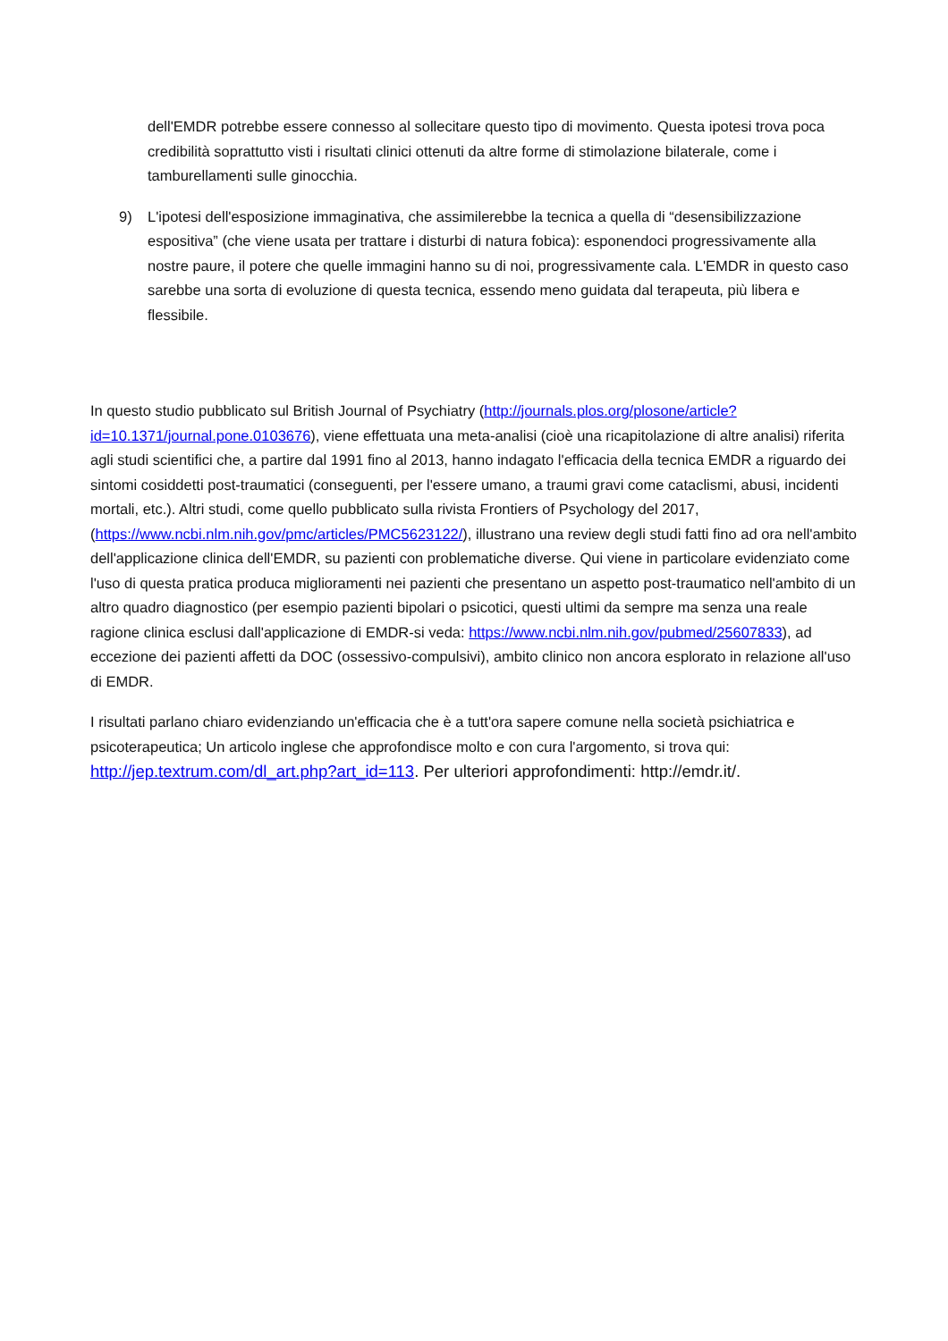dell'EMDR potrebbe essere connesso al sollecitare questo tipo di movimento. Questa ipotesi trova poca credibilità soprattutto visti i risultati clinici ottenuti da altre forme di stimolazione bilaterale, come i tamburellamenti sulle ginocchia.
9) L'ipotesi dell'esposizione immaginativa, che assimilerebbe la tecnica a quella di “desensibilizzazione espositiva” (che viene usata per trattare i disturbi di natura fobica): esponendoci progressivamente alla nostre paure, il potere che quelle immagini hanno su di noi, progressivamente cala. L'EMDR in questo caso sarebbe una sorta di evoluzione di questa tecnica, essendo meno guidata dal terapeuta, più libera e flessibile.
In questo studio pubblicato sul British Journal of Psychiatry (http://journals.plos.org/plosone/article?id=10.1371/journal.pone.0103676), viene effettuata una meta-analisi (cioè una ricapitolazione di altre analisi) riferita agli studi scientifici che, a partire dal 1991 fino al 2013, hanno indagato l'efficacia della tecnica EMDR a riguardo dei sintomi cosiddetti post-traumatici (conseguenti, per l'essere umano, a traumi gravi come cataclismi, abusi, incidenti mortali, etc.). Altri studi, come quello pubblicato sulla rivista Frontiers of Psychology del 2017,(https://www.ncbi.nlm.nih.gov/pmc/articles/PMC5623122/), illustrano una review degli studi fatti fino ad ora nell'ambito dell'applicazione clinica dell'EMDR, su pazienti con problematiche diverse. Qui viene in particolare evidenziato come l'uso di questa pratica produca miglioramenti nei pazienti che presentano un aspetto post-traumatico nell'ambito di un altro quadro diagnostico (per esempio pazienti bipolari o psicotici, questi ultimi da sempre ma senza una reale ragione clinica esclusi dall'applicazione di EMDR-si veda: https://www.ncbi.nlm.nih.gov/pubmed/25607833), ad eccezione dei pazienti affetti da DOC (ossessivo-compulsivi), ambito clinico non ancora esplorato in relazione all'uso di EMDR.
I risultati parlano chiaro evidenziando un'efficacia che è a tutt'ora sapere comune nella società psichiatrica e psicoterapeutica; Un articolo inglese che approfondisce molto e con cura l'argomento, si trova qui: http://jep.textrum.com/dl_art.php?art_id=113. Per ulteriori approfondimenti: http://emdr.it/.